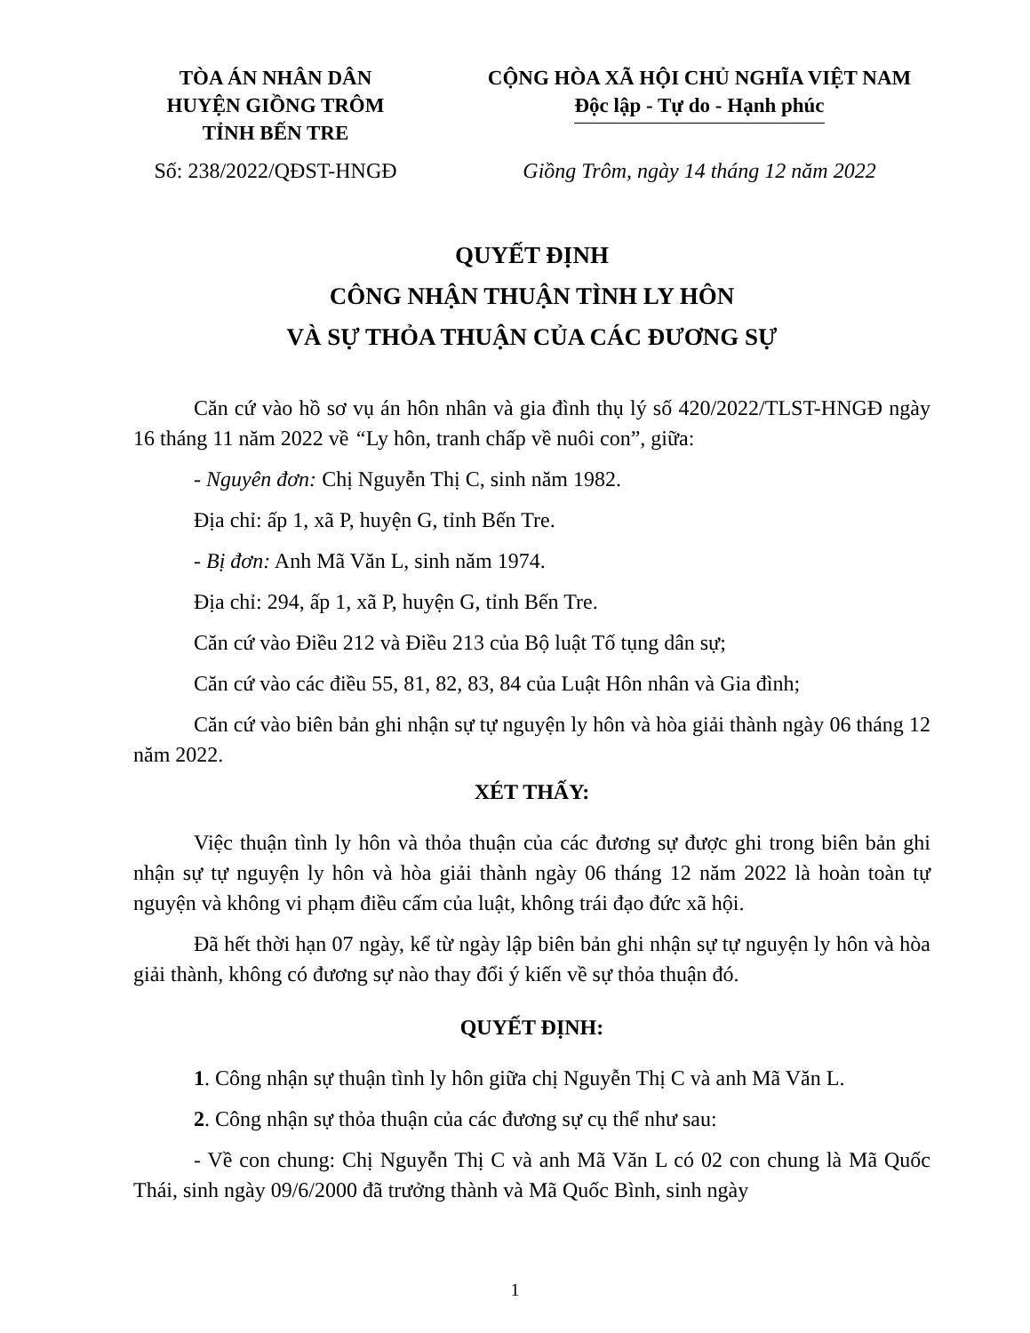TÒA ÁN NHÂN DÂN
HUYỆN GIỒNG TRÔM
TỈNH BẾN TRE
CỘNG HÒA XÃ HỘI CHỦ NGHĨA VIỆT NAM
Độc lập - Tự do - Hạnh phúc
Số: 238/2022/QĐST-HNGĐ Giồng Trôm, ngày 14 tháng 12 năm 2022
QUYẾT ĐỊNH
CÔNG NHẬN THUẬN TÌNH LY HÔN
VÀ SỰ THỎA THUẬN CỦA CÁC ĐƯƠNG SỰ
Căn cứ vào hồ sơ vụ án hôn nhân và gia đình thụ lý số 420/2022/TLST-HNGĐ ngày 16 tháng 11 năm 2022 về “Ly hôn, tranh chấp về nuôi con”, giữa:
- Nguyên đơn: Chị Nguyễn Thị C, sinh năm 1982.
Địa chỉ: ấp 1, xã P, huyện G, tỉnh Bến Tre.
- Bị đơn: Anh Mã Văn L, sinh năm 1974.
Địa chỉ: 294, ấp 1, xã P, huyện G, tỉnh Bến Tre.
Căn cứ vào Điều 212 và Điều 213 của Bộ luật Tố tụng dân sự;
Căn cứ vào các điều 55, 81, 82, 83, 84 của Luật Hôn nhân và Gia đình;
Căn cứ vào biên bản ghi nhận sự tự nguyện ly hôn và hòa giải thành ngày 06 tháng 12 năm 2022.
XÉT THẤY:
Việc thuận tình ly hôn và thỏa thuận của các đương sự được ghi trong biên bản ghi nhận sự tự nguyện ly hôn và hòa giải thành ngày 06 tháng 12 năm 2022 là hoàn toàn tự nguyện và không vi phạm điều cấm của luật, không trái đạo đức xã hội.
Đã hết thời hạn 07 ngày, kể từ ngày lập biên bản ghi nhận sự tự nguyện ly hôn và hòa giải thành, không có đương sự nào thay đổi ý kiến về sự thỏa thuận đó.
QUYẾT ĐỊNH:
1. Công nhận sự thuận tình ly hôn giữa chị Nguyễn Thị C và anh Mã Văn L.
2. Công nhận sự thỏa thuận của các đương sự cụ thể như sau:
- Về con chung: Chị Nguyễn Thị C và anh Mã Văn L có 02 con chung là Mã Quốc Thái, sinh ngày 09/6/2000 đã trưởng thành và Mã Quốc Bình, sinh ngày
1